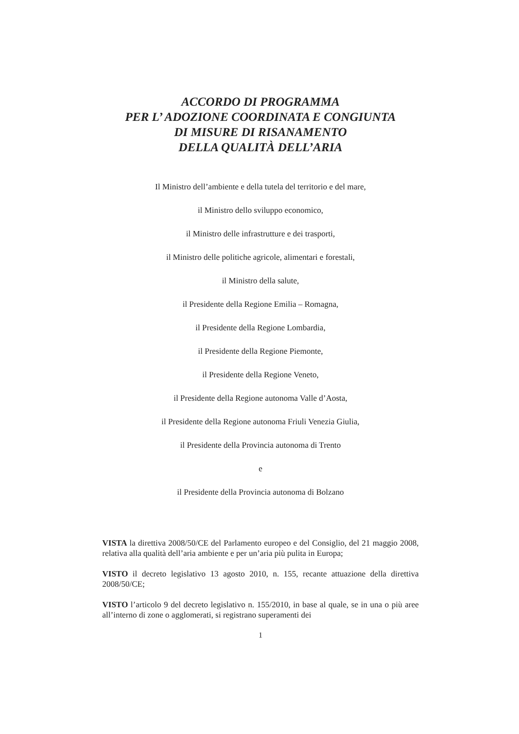ACCORDO DI PROGRAMMA
PER L’ ADOZIONE COORDINATA E CONGIUNTA
DI MISURE DI RISANAMENTO
DELLA QUALITÀ DELL’ARIA
Il Ministro dell’ambiente e della tutela del territorio e del mare,
il Ministro dello sviluppo economico,
il Ministro delle infrastrutture e dei trasporti,
il Ministro delle politiche agricole, alimentari e forestali,
il Ministro della salute,
il Presidente della Regione Emilia – Romagna,
il Presidente della Regione Lombardia,
il Presidente della Regione Piemonte,
il Presidente della Regione Veneto,
il Presidente della Regione autonoma Valle d’Aosta,
il Presidente della Regione autonoma Friuli Venezia Giulia,
il Presidente della Provincia autonoma di Trento
e
il Presidente della Provincia autonoma di Bolzano
VISTA la direttiva 2008/50/CE del Parlamento europeo e del Consiglio, del 21 maggio 2008, relativa alla qualità dell’aria ambiente e per un’aria più pulita in Europa;
VISTO il decreto legislativo 13 agosto 2010, n. 155, recante attuazione della direttiva 2008/50/CE;
VISTO l’articolo 9 del decreto legislativo n. 155/2010, in base al quale, se in una o più aree all’interno di zone o agglomerati, si registrano superamenti dei
1